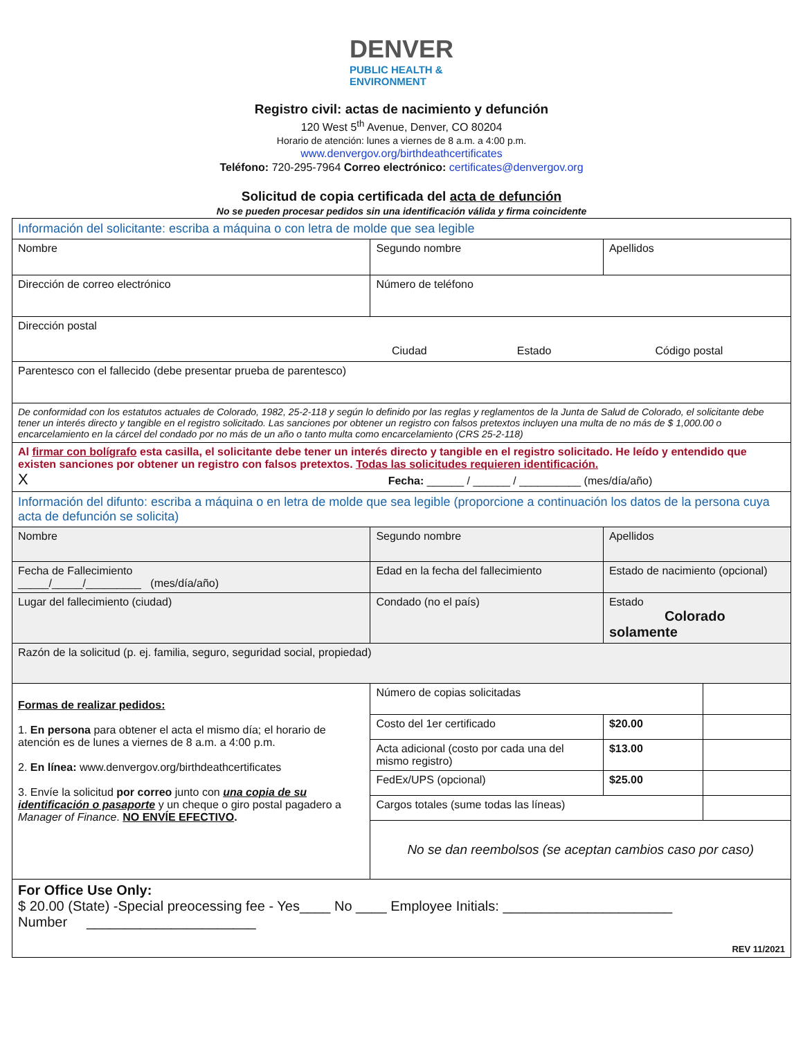DENVER PUBLIC HEALTH &
ENVIRONMENT
Registro civil: actas de nacimiento y defunción
120 West 5<sup>th</sup> Avenue, Denver, CO 80204
Horario de atención: lunes a viernes de 8 a.m. a 4:00 p.m.
www.denvergov.org/birthdeathcertificates
Teléfono: 720-295-7964 Correo electrónico: certificates@denvergov.org
Solicitud de copia certificada del acta de defunción
No se pueden procesar pedidos sin una identificación válida y firma coincidente
| Información del solicitante: escriba a máquina o con letra de molde que sea legible | | | | |
| Nombre | Segundo nombre | | Apellidos | |
| Dirección de correo electrónico | | Número de teléfono | | |
| Dirección postal Ciudad Estado Código postal | | | | |
| Parentesco con el fallecido (debe presentar prueba de parentesco) | | | | |
| De conformidad con los estatutos actuales de Colorado, 1982, 25-2-118 y según lo definido por las reglas y reglamentos de la Junta de Salud de Colorado, el solicitante debe tener un interés directo y tangible en el registro solicitado. Las sanciones por obtener un registro con falsos pretextos incluyen una multa de no más de $ 1,000.00 o encarcelamiento en la cárcel del condado por no más de un año o tanto multa como encarcelamiento (CRS 25-2-118) | | | | |
| Al firmar con bolígrafo esta casilla, el solicitante debe tener un interés directo y tangible en el registro solicitado. He leído y entendido que existen sanciones por obtener un registro con falsos pretextos. Todas las solicitudes requieren identificación. X Fecha: ______ / ______ / __________ (mes/día/año) | | | | |
| Información del difunto: escriba a máquina o en letra de molde que sea legible (proporcione a continuación los datos de la persona cuya acta de defunción se solicita) | | | | |
| Nombre | Segundo nombre | | Apellidos | |
| Fecha de Fallecimiento _____/_____/_________ (mes/día/año) | Edad en la fecha del fallecimiento | | Estado de nacimiento (opcional) | |
| Lugar del fallecimiento (ciudad) | Condado (no el país) | | Estado Colorado solamente | |
| Razón de la solicitud (p. ej. familia, seguro, seguridad social, propiedad) | | | | |
| Formas de realizar pedidos: 1. En persona para obtener el acta el mismo día; el horario de atención es de lunes a viernes de 8 a.m. a 4:00 p.m. 2. En línea: www.denvergov.org/birthdeathcertificates 3. Envíe la solicitud por correo junto con una copia de su identificación o pasaporte y un cheque o giro postal pagadero a Manager of Finance . NO ENVÍE EFECTIVO . | | Número de copias solicitadas | | |
| | | Costo del 1er certificado | $20.00 | |
| | | Acta adicional (costo por cada una del mismo registro) | $13.00 | |
| | | FedEx/UPS (opcional) | $25.00 | |
| | | Cargos totales (sume todas las líneas) | | |
| | | No se dan reembolsos (se aceptan cambios caso por caso) | | |
| For Office Use Only: $ 20.00 (State) -Special preocessing fee - Yes____ No ____ Employee Initials: ______________________ Number ______________________ REV 11/2021 | | | | |